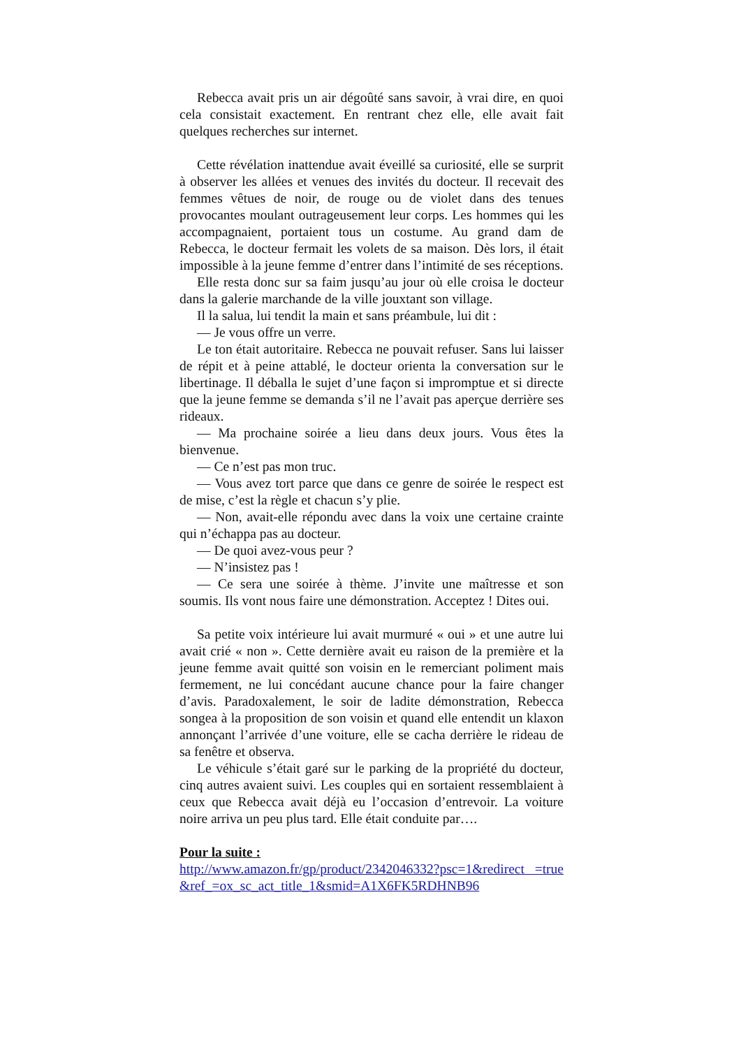Rebecca avait pris un air dégoûté sans savoir, à vrai dire, en quoi cela consistait exactement. En rentrant chez elle, elle avait fait quelques recherches sur internet.
Cette révélation inattendue avait éveillé sa curiosité, elle se surprit à observer les allées et venues des invités du docteur. Il recevait des femmes vêtues de noir, de rouge ou de violet dans des tenues provocantes moulant outrageusement leur corps. Les hommes qui les accompagnaient, portaient tous un costume. Au grand dam de Rebecca, le docteur fermait les volets de sa maison. Dès lors, il était impossible à la jeune femme d’entrer dans l’intimité de ses réceptions.
Elle resta donc sur sa faim jusqu’au jour où elle croisa le docteur dans la galerie marchande de la ville jouxtant son village.
Il la salua, lui tendit la main et sans préambule, lui dit :
— Je vous offre un verre.
Le ton était autoritaire. Rebecca ne pouvait refuser. Sans lui laisser de répit et à peine attablé, le docteur orienta la conversation sur le libertinage. Il déballa le sujet d’une façon si impromptue et si directe que la jeune femme se demanda s’il ne l’avait pas aperçue derrière ses rideaux.
— Ma prochaine soirée a lieu dans deux jours. Vous êtes la bienvenue.
— Ce n’est pas mon truc.
— Vous avez tort parce que dans ce genre de soirée le respect est de mise, c’est la règle et chacun s’y plie.
— Non, avait-elle répondu avec dans la voix une certaine crainte qui n’échappa pas au docteur.
— De quoi avez-vous peur ?
— N’insistez pas !
— Ce sera une soirée à thème. J’invite une maîtresse et son soumis. Ils vont nous faire une démonstration. Acceptez ! Dites oui.
Sa petite voix intérieure lui avait murmuré « oui » et une autre lui avait crié « non ». Cette dernière avait eu raison de la première et la jeune femme avait quitté son voisin en le remerciant poliment mais fermement, ne lui concédant aucune chance pour la faire changer d’avis. Paradoxalement, le soir de ladite démonstration, Rebecca songea à la proposition de son voisin et quand elle entendit un klaxon annonçant l’arrivée d’une voiture, elle se cacha derrière le rideau de sa fenêtre et observa.
Le véhicule s’était garé sur le parking de la propriété du docteur, cinq autres avaient suivi. Les couples qui en sortaient ressemblaient à ceux que Rebecca avait déjà eu l’occasion d’entrevoir. La voiture noire arriva un peu plus tard. Elle était conduite par….
Pour la suite :
http://www.amazon.fr/gp/product/2342046332?psc=1&redirect =true&ref_=ox_sc_act_title_1&smid=A1X6FK5RDHNB96